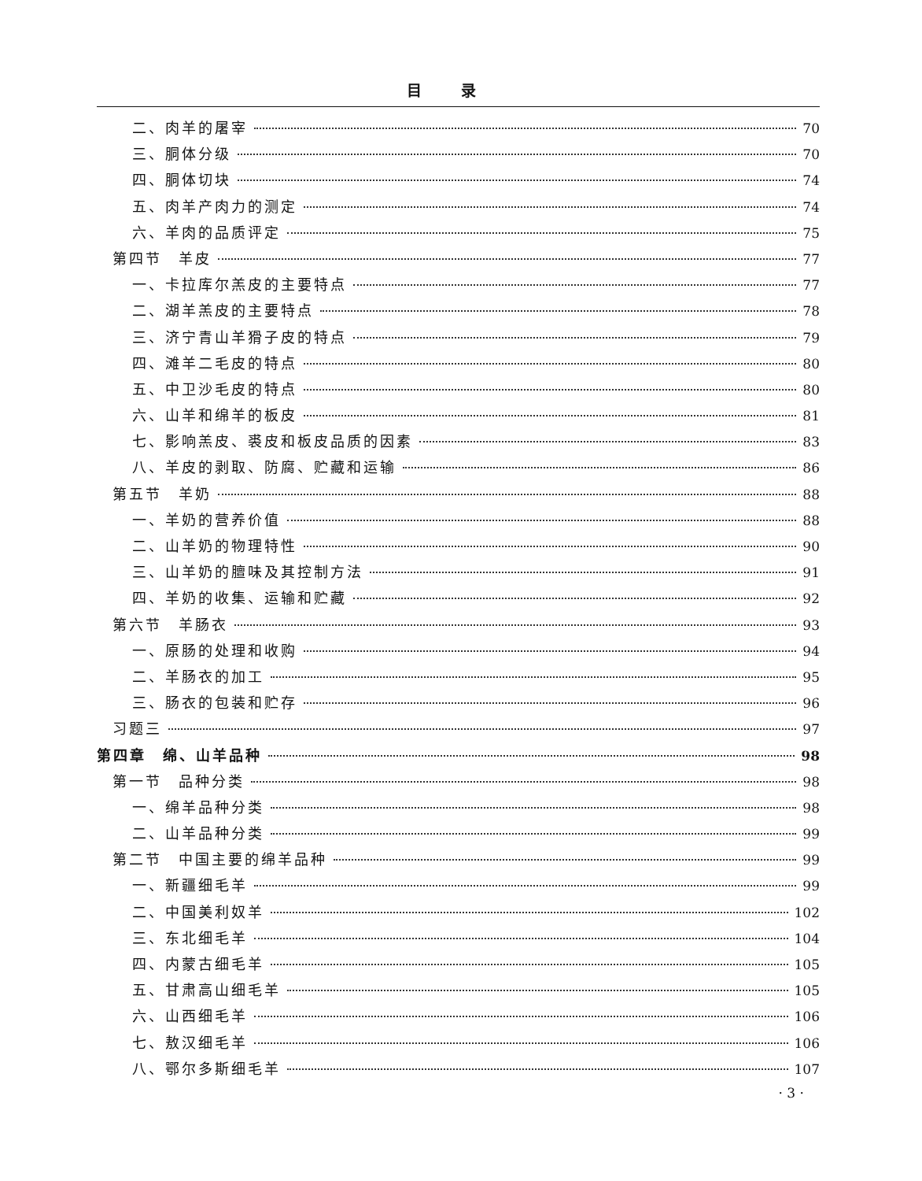目录
二、肉羊的屠宰 70
三、胴体分级 70
四、胴体切块 74
五、肉羊产肉力的测定 74
六、羊肉的品质评定 75
第四节　羊皮 77
一、卡拉库尔羔皮的主要特点 77
二、湖羊羔皮的主要特点 78
三、济宁青山羊猾子皮的特点 79
四、滩羊二毛皮的特点 80
五、中卫沙毛皮的特点 80
六、山羊和绵羊的板皮 81
七、影响羔皮、裘皮和板皮品质的因素 83
八、羊皮的剥取、防腐、贮藏和运输 86
第五节　羊奶 88
一、羊奶的营养价值 88
二、山羊奶的物理特性 90
三、山羊奶的膻味及其控制方法 91
四、羊奶的收集、运输和贮藏 92
第六节　羊肠衣 93
一、原肠的处理和收购 94
二、羊肠衣的加工 95
三、肠衣的包装和贮存 96
习题三 97
第四章　绵、山羊品种 98
第一节　品种分类 98
一、绵羊品种分类 98
二、山羊品种分类 99
第二节　中国主要的绵羊品种 99
一、新疆细毛羊 99
二、中国美利奴羊 102
三、东北细毛羊 104
四、内蒙古细毛羊 105
五、甘肃高山细毛羊 105
六、山西细毛羊 106
七、敖汉细毛羊 106
八、鄂尔多斯细毛羊 107
· 3 ·